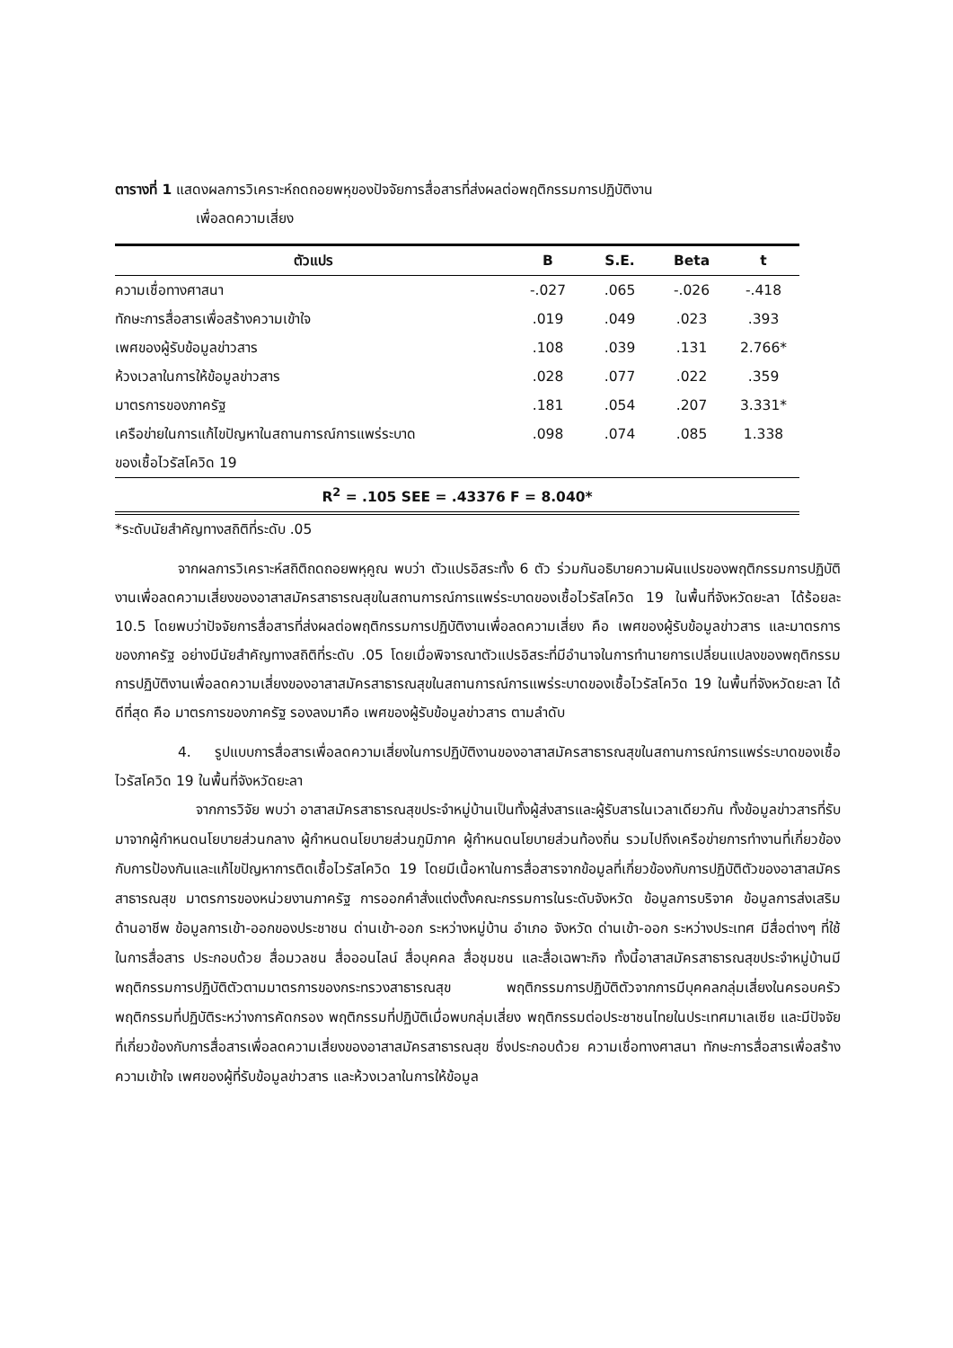ตารางที่ 1 แสดงผลการวิเคราะห์ถดถอยพหุของปัจจัยการสื่อสารที่ส่งผลต่อพฤติกรรมการปฏิบัติงาน
เพื่อลดความเสี่ยง
| ตัวแปร | B | S.E. | Beta | t |
| --- | --- | --- | --- | --- |
| ความเชื่อทางศาสนา | -.027 | .065 | -.026 | -.418 |
| ทักษะการสื่อสารเพื่อสร้างความเข้าใจ | .019 | .049 | .023 | .393 |
| เพศของผู้รับข้อมูลข่าวสาร | .108 | .039 | .131 | 2.766* |
| ห้วงเวลาในการให้ข้อมูลข่าวสาร | .028 | .077 | .022 | .359 |
| มาตรการของภาครัฐ | .181 | .054 | .207 | 3.331* |
| เครือข่ายในการแก้ไขปัญหาในสถานการณ์การแพร่ระบาด ของเชื้อไวรัสโควิด 19 | .098 | .074 | .085 | 1.338 |
| R<sup>2</sup> = .105 SEE = .43376 F = 8.040* | | | | |
*ระดับนัยสำคัญทางสถิติที่ระดับ .05
จากผลการวิเคราะห์สถิติถดถอยพหุคูณ พบว่า ตัวแปรอิสระทั้ง 6 ตัว ร่วมกันอธิบายความผันแปรของพฤติกรรมการปฏิบัติงานเพื่อลดความเสี่ยงของอาสาสมัครสาธารณสุขในสถานการณ์การแพร่ระบาดของเชื้อไวรัสโควิด 19 ในพื้นที่จังหวัดยะลา ได้ร้อยละ 10.5 โดยพบว่าปัจจัยการสื่อสารที่ส่งผลต่อพฤติกรรมการปฏิบัติงานเพื่อลดความเสี่ยง คือ เพศของผู้รับข้อมูลข่าวสาร และมาตรการของภาครัฐ อย่างมีนัยสำคัญทางสถิติที่ระดับ .05 โดยเมื่อพิจารณาตัวแปรอิสระที่มีอำนาจในการทำนายการเปลี่ยนแปลงของพฤติกรรมการปฏิบัติงานเพื่อลดความเสี่ยงของอาสาสมัครสาธารณสุขในสถานการณ์การแพร่ระบาดของเชื้อไวรัสโควิด 19 ในพื้นที่จังหวัดยะลา ได้ดีที่สุด คือ มาตรการของภาครัฐ รองลงมาคือ เพศของผู้รับข้อมูลข่าวสาร ตามลำดับ
4. รูปแบบการสื่อสารเพื่อลดความเสี่ยงในการปฏิบัติงานของอาสาสมัครสาธารณสุขในสถานการณ์การแพร่ระบาดของเชื้อไวรัสโควิด 19 ในพื้นที่จังหวัดยะลา
จากการวิจัย พบว่า อาสาสมัครสาธารณสุขประจำหมู่บ้านเป็นทั้งผู้ส่งสารและผู้รับสารในเวลาเดียวกัน ทั้งข้อมูลข่าวสารที่รับมาจากผู้กำหนดนโยบายส่วนกลาง ผู้กำหนดนโยบายส่วนภูมิภาค ผู้กำหนดนโยบายส่วนท้องถิ่น รวมไปถึงเครือข่ายการทำงานที่เกี่ยวข้องกับการป้องกันและแก้ไขปัญหาการติดเชื้อไวรัสโควิด 19 โดยมีเนื้อหาในการสื่อสารจากข้อมูลที่เกี่ยวข้องกับการปฏิบัติตัวของอาสาสมัครสาธารณสุข มาตรการของหน่วยงานภาครัฐ การออกคำสั่งแต่งตั้งคณะกรรมการในระดับจังหวัด ข้อมูลการบริจาค ข้อมูลการส่งเสริมด้านอาชีพ ข้อมูลการเข้า-ออกของประชาชน ด่านเข้า-ออก ระหว่างหมู่บ้าน อำเภอ จังหวัด ด่านเข้า-ออก ระหว่างประเทศ มีสื่อต่างๆ ที่ใช้ในการสื่อสาร ประกอบด้วย สื่อมวลชน สื่อออนไลน์ สื่อบุคคล สื่อชุมชน และสื่อเฉพาะกิจ ทั้งนี้อาสาสมัครสาธารณสุขประจำหมู่บ้านมีพฤติกรรมการปฏิบัติตัวตามมาตรการของกระทรวงสาธารณสุข พฤติกรรมการปฏิบัติตัวจากการมีบุคคลกลุ่มเสี่ยงในครอบครัว พฤติกรรมที่ปฏิบัติระหว่างการคัดกรอง พฤติกรรมที่ปฏิบัติเมื่อพบกลุ่มเสี่ยง พฤติกรรมต่อประชาชนไทยในประเทศมาเลเซีย และมีปัจจัยที่เกี่ยวข้องกับการสื่อสารเพื่อลดความเสี่ยงของอาสาสมัครสาธารณสุข ซึ่งประกอบด้วย ความเชื่อทางศาสนา ทักษะการสื่อสารเพื่อสร้างความเข้าใจ เพศของผู้ที่รับข้อมูลข่าวสาร และห้วงเวลาในการให้ข้อมูล